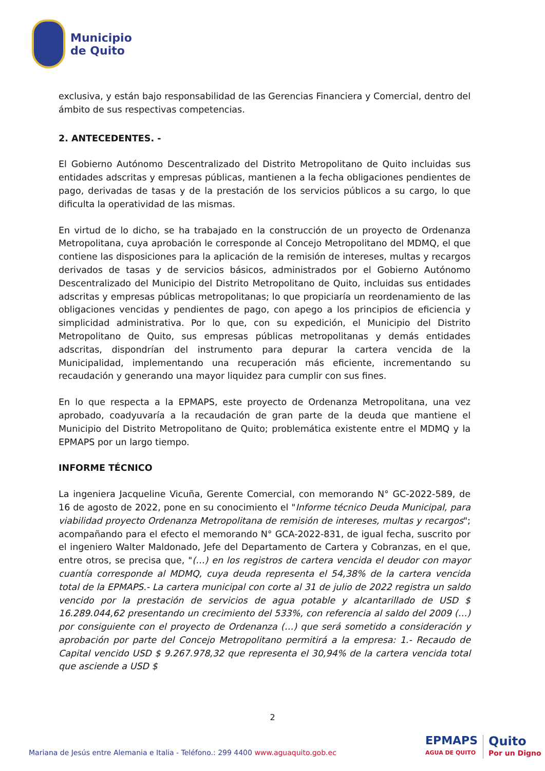Municipio
de Quito
exclusiva, y están bajo responsabilidad de las Gerencias Financiera y Comercial, dentro del ámbito de sus respectivas competencias.
2. ANTECEDENTES. -
El Gobierno Autónomo Descentralizado del Distrito Metropolitano de Quito incluidas sus entidades adscritas y empresas públicas, mantienen a la fecha obligaciones pendientes de pago, derivadas de tasas y de la prestación de los servicios públicos a su cargo, lo que dificulta la operatividad de las mismas.
En virtud de lo dicho, se ha trabajado en la construcción de un proyecto de Ordenanza Metropolitana, cuya aprobación le corresponde al Concejo Metropolitano del MDMQ, el que contiene las disposiciones para la aplicación de la remisión de intereses, multas y recargos derivados de tasas y de servicios básicos, administrados por el Gobierno Autónomo Descentralizado del Municipio del Distrito Metropolitano de Quito, incluidas sus entidades adscritas y empresas públicas metropolitanas; lo que propiciaría un reordenamiento de las obligaciones vencidas y pendientes de pago, con apego a los principios de eficiencia y simplicidad administrativa. Por lo que, con su expedición, el Municipio del Distrito Metropolitano de Quito, sus empresas públicas metropolitanas y demás entidades adscritas, dispondrían del instrumento para depurar la cartera vencida de la Municipalidad, implementando una recuperación más eficiente, incrementando su recaudación y generando una mayor liquidez para cumplir con sus fines.
En lo que respecta a la EPMAPS, este proyecto de Ordenanza Metropolitana, una vez aprobado, coadyuvaría a la recaudación de gran parte de la deuda que mantiene el Municipio del Distrito Metropolitano de Quito; problemática existente entre el MDMQ y la EPMAPS por un largo tiempo.
INFORME TÉCNICO
La ingeniera Jacqueline Vicuña, Gerente Comercial, con memorando N° GC-2022-589, de 16 de agosto de 2022, pone en su conocimiento el "Informe técnico Deuda Municipal, para viabilidad proyecto Ordenanza Metropolitana de remisión de intereses, multas y recargos"; acompañando para el efecto el memorando N° GCA-2022-831, de igual fecha, suscrito por el ingeniero Walter Maldonado, Jefe del Departamento de Cartera y Cobranzas, en el que, entre otros, se precisa que, "(…) en los registros de cartera vencida el deudor con mayor cuantía corresponde al MDMQ, cuya deuda representa el 54,38% de la cartera vencida total de la EPMAPS.- La cartera municipal con corte al 31 de julio de 2022 registra un saldo vencido por la prestación de servicios de agua potable y alcantarillado de USD $ 16.289.044,62 presentando un crecimiento del 533%, con referencia al saldo del 2009 (…) por consiguiente con el proyecto de Ordenanza (…) que será sometido a consideración y aprobación por parte del Concejo Metropolitano permitirá a la empresa: 1.- Recaudo de Capital vencido USD $ 9.267.978,32 que representa el 30,94% de la cartera vencida total que asciende a USD $
2
Mariana de Jesús entre Alemania e Italia - Teléfono.: 299 4400 www.aguaquito.gob.ec
EPMAPS
AGUA DE QUITO
Quito
Por un Digno